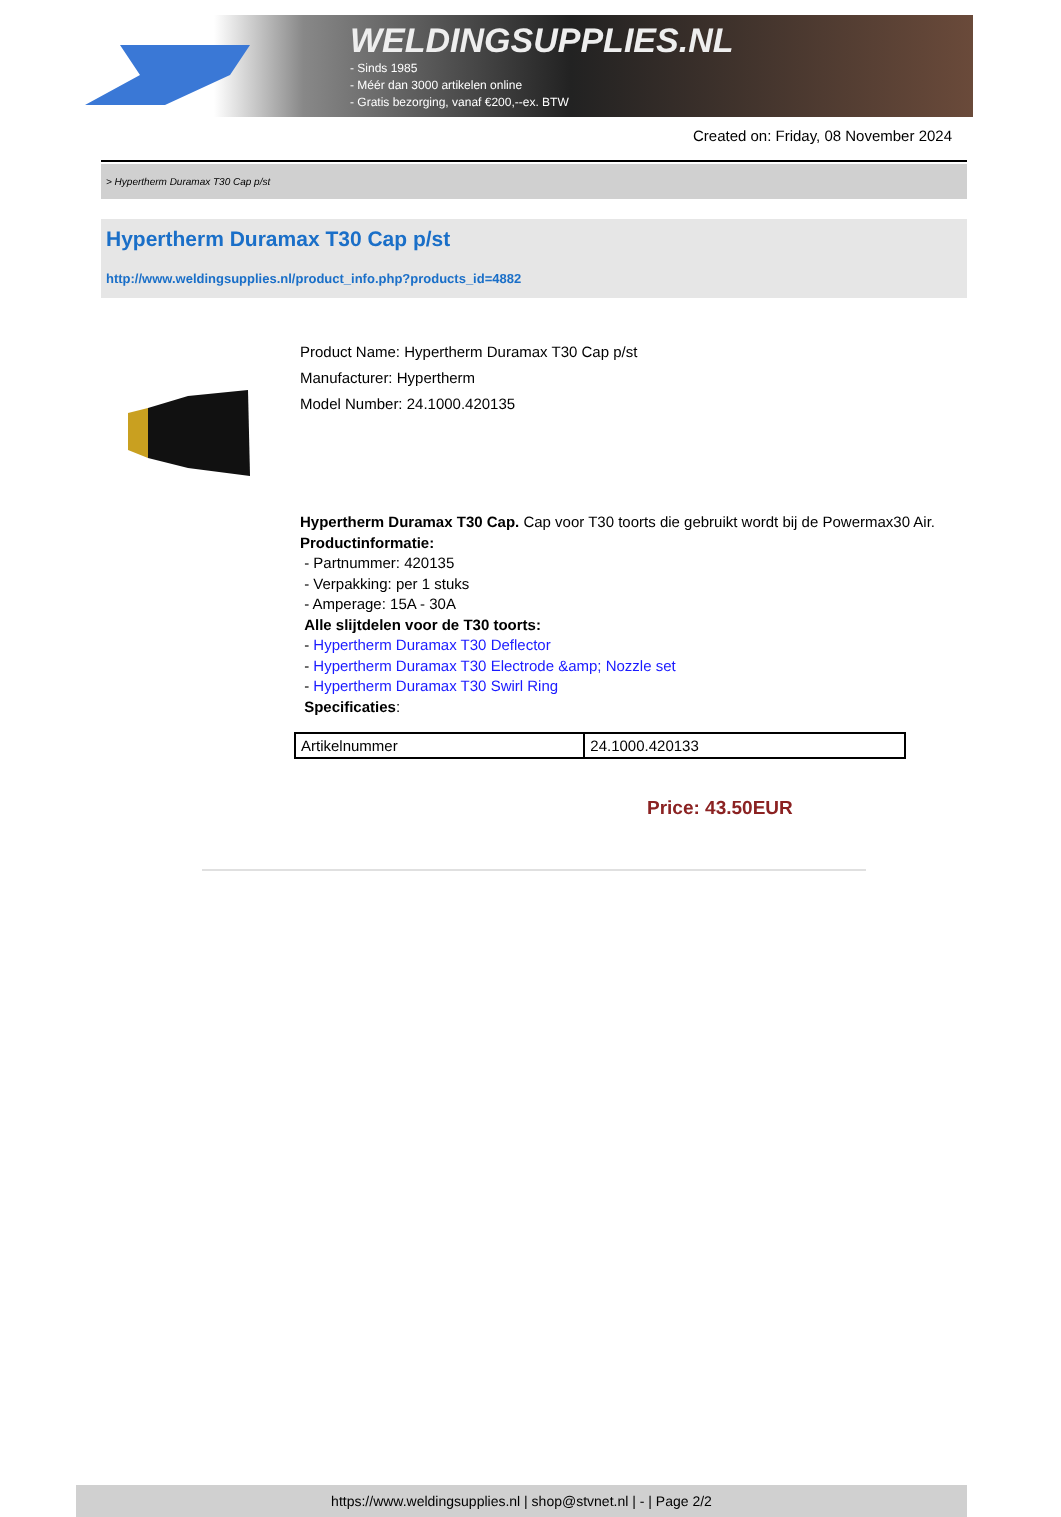WELDINGSUPPLIES.NL
- Sinds 1985
- Méér dan 3000 artikelen online
- Gratis bezorging, vanaf €200,--ex. BTW
Created on: Friday, 08 November 2024
> Hypertherm Duramax T30 Cap p/st
Hypertherm Duramax T30 Cap p/st
http://www.weldingsupplies.nl/product_info.php?products_id=4882
Product Name: Hypertherm Duramax T30 Cap p/st
Manufacturer: Hypertherm
Model Number: 24.1000.420135
Hypertherm Duramax T30 Cap. Cap voor T30 toorts die gebruikt wordt bij de Powermax30 Air. Productinformatie:
- Partnummer: 420135
- Verpakking: per 1 stuks
- Amperage: 15A - 30A
Alle slijtdelen voor de T30 toorts:
- Hypertherm Duramax T30 Deflector
- Hypertherm Duramax T30 Electrode &amp; Nozzle set
- Hypertherm Duramax T30 Swirl Ring
Specificaties:
| Artikelnummer | 24.1000.420133 |
Price: 43.50EUR
https://www.weldingsupplies.nl | shop@stvnet.nl | - | Page 2/2